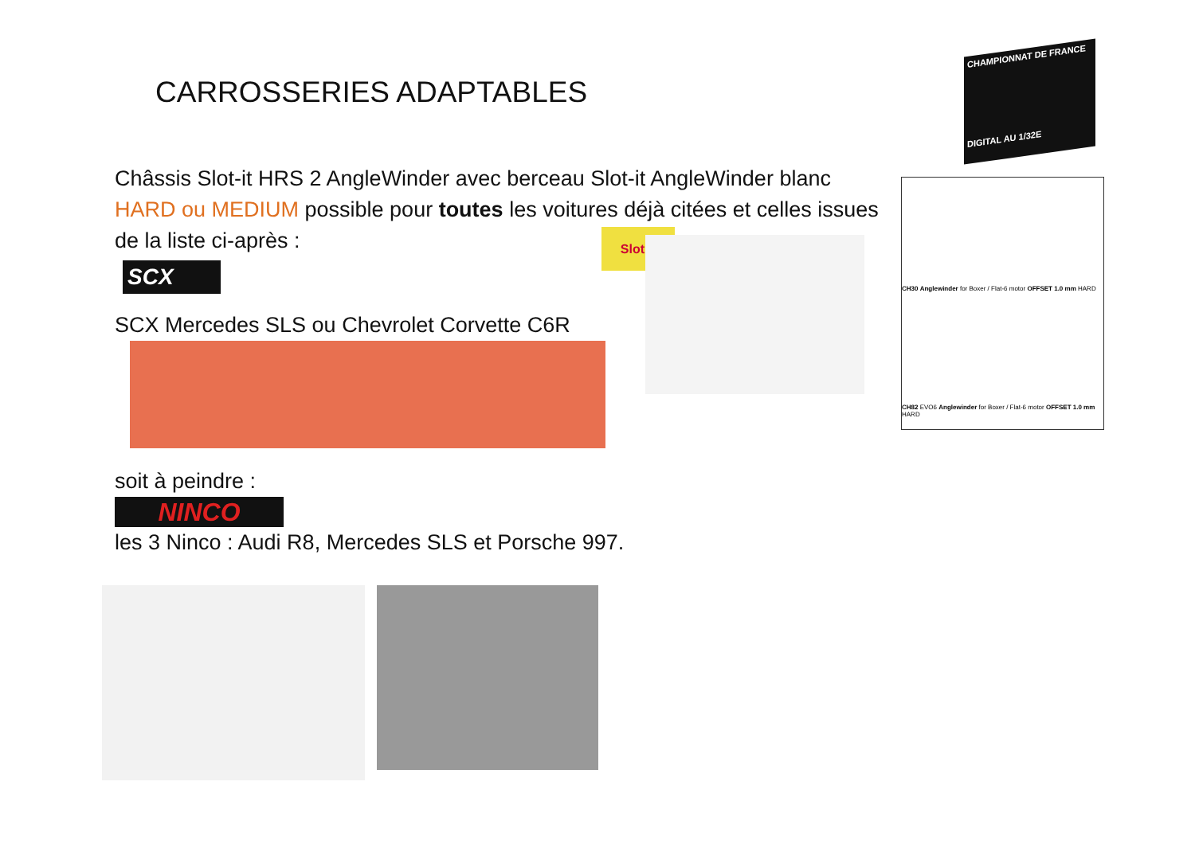CARROSSERIES ADAPTABLES
CHAMPIONNAT DE FRANCE
DIGITAL AU 1/32E
Châssis Slot-it HRS 2 AngleWinder avec berceau Slot-it AngleWinder blanc HARD ou MEDIUM possible pour toutes les voitures déjà citées et celles issues de la liste ci-après :
SCX
SCX Mercedes SLS ou Chevrolet Corvette C6R
soit à peindre :
NINCO
les 3 Ninco : Audi R8, Mercedes SLS et Porsche 997.
Slot.it
CH30 Anglewinder for Boxer / Flat-6 motor OFFSET 1.0 mm HARD
CH82 EVO6 Anglewinder for Boxer / Flat-6 motor OFFSET 1.0 mm HARD